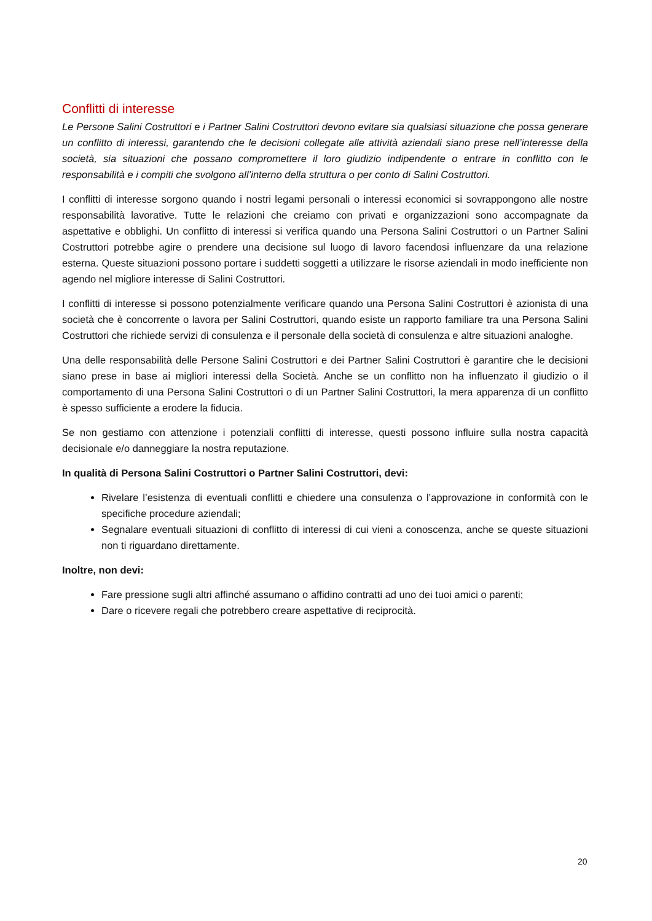Conflitti di interesse
Le Persone Salini Costruttori e i Partner Salini Costruttori devono evitare sia qualsiasi situazione che possa generare un conflitto di interessi, garantendo che le decisioni collegate alle attività aziendali siano prese nell’interesse della società, sia situazioni che possano compromettere il loro giudizio indipendente o entrare in conflitto con le responsabilità e i compiti che svolgono all’interno della struttura o per conto di Salini Costruttori.
I conflitti di interesse sorgono quando i nostri legami personali o interessi economici si sovrappongono alle nostre responsabilità lavorative. Tutte le relazioni che creiamo con privati e organizzazioni sono accompagnate da aspettative e obblighi. Un conflitto di interessi si verifica quando una Persona Salini Costruttori o un Partner Salini Costruttori potrebbe agire o prendere una decisione sul luogo di lavoro facendosi influenzare da una relazione esterna. Queste situazioni possono portare i suddetti soggetti a utilizzare le risorse aziendali in modo inefficiente non agendo nel migliore interesse di Salini Costruttori.
I conflitti di interesse si possono potenzialmente verificare quando una Persona Salini Costruttori è azionista di una società che è concorrente o lavora per Salini Costruttori, quando esiste un rapporto familiare tra una Persona Salini Costruttori che richiede servizi di consulenza e il personale della società di consulenza e altre situazioni analoghe.
Una delle responsabilità delle Persone Salini Costruttori e dei Partner Salini Costruttori è garantire che le decisioni siano prese in base ai migliori interessi della Società. Anche se un conflitto non ha influenzato il giudizio o il comportamento di una Persona Salini Costruttori o di un Partner Salini Costruttori, la mera apparenza di un conflitto è spesso sufficiente a erodere la fiducia.
Se non gestiamo con attenzione i potenziali conflitti di interesse, questi possono influire sulla nostra capacità decisionale e/o danneggiare la nostra reputazione.
In qualità di Persona Salini Costruttori o Partner Salini Costruttori, devi:
Rivelare l’esistenza di eventuali conflitti e chiedere una consulenza o l’approvazione in conformità con le specifiche procedure aziendali;
Segnalare eventuali situazioni di conflitto di interessi di cui vieni a conoscenza, anche se queste situazioni non ti riguardano direttamente.
Inoltre, non devi:
Fare pressione sugli altri affinché assumano o affidino contratti ad uno dei tuoi amici o parenti;
Dare o ricevere regali che potrebbero creare aspettative di reciprocità.
20